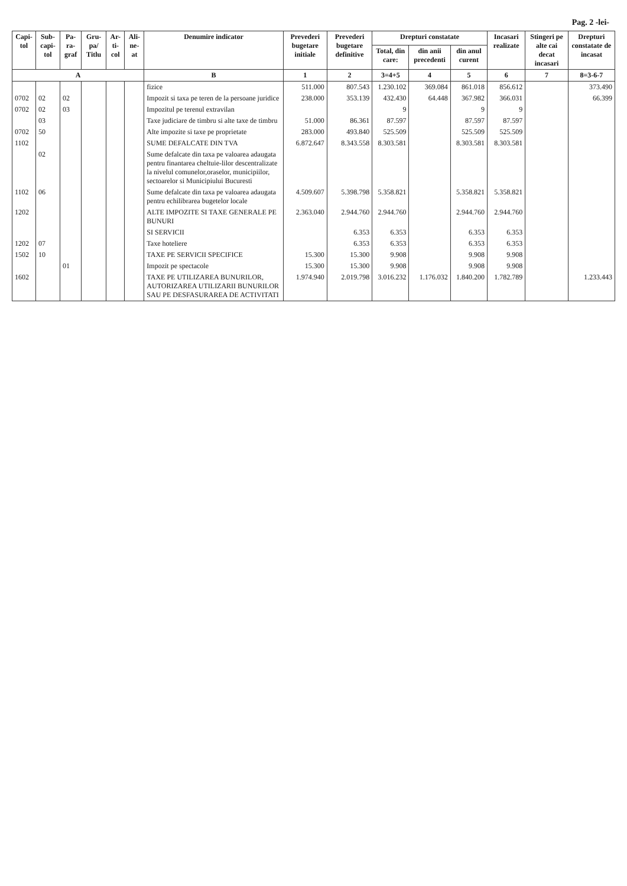Pag. 2 -lei-
| Capi-tol | Sub-capi-tol | Pa-ra-graf | Gru-pa/ Titlu | Ar-ti-col | Ali-ne-at | Denumire indicator | Prevederi bugetare initiale | Prevederi bugetare definitive | Drepturi constatate | | | Incasari realizate | Stingeri pe alte cai decat incasari | Drepturi constatate de incasat |
| --- | --- | --- | --- | --- | --- | --- | --- | --- | --- | --- | --- | --- | --- | --- |
| | | | | | | | | | Total, din care: | din anii precedenti | din anul curent | | | |
| A | | | | | | B | 1 | 2 | 3=4+5 | 4 | 5 | 6 | 7 | 8=3-6-7 |
| | | | | | | fizice | 511.000 | 807.543 | 1.230.102 | 369.084 | 861.018 | 856.612 | | 373.490 |
| 0702 | 02 | 02 | | | | Impozit si taxa pe teren de la persoane juridice | 238.000 | 353.139 | 432.430 | 64.448 | 367.982 | 366.031 | | 66.399 |
| 0702 | 02 | 03 | | | | Impozitul pe terenul extravilan | | | 9 | | 9 | 9 | | |
| | 03 | | | | | Taxe judiciare de timbru si alte taxe de timbru | 51.000 | 86.361 | 87.597 | | 87.597 | 87.597 | | |
| 0702 | 50 | | | | | Alte impozite si taxe pe proprietate | 283.000 | 493.840 | 525.509 | | 525.509 | 525.509 | | |
| 1102 | | | | | | SUME DEFALCATE DIN TVA | 6.872.647 | 8.343.558 | 8.303.581 | | 8.303.581 | 8.303.581 | | |
| | 02 | | | | | Sume defalcate din taxa pe valoarea adaugata pentru finantarea cheltuie-lilor descentralizate la nivelul comunelor,oraselor, municipiilor, sectoarelor si Municipiului Bucuresti | | | | | | | | |
| 1102 | 06 | | | | | Sume defalcate din taxa pe valoarea adaugata pentru echilibrarea bugetelor locale | 4.509.607 | 5.398.798 | 5.358.821 | | 5.358.821 | 5.358.821 | | |
| 1202 | | | | | | ALTE IMPOZITE SI TAXE GENERALE PE BUNURI | 2.363.040 | 2.944.760 | 2.944.760 | | 2.944.760 | 2.944.760 | | |
| | | | | | | SI SERVICII | | 6.353 | 6.353 | | 6.353 | 6.353 | | |
| 1202 | 07 | | | | | Taxe hoteliere | | 6.353 | 6.353 | | 6.353 | 6.353 | | |
| 1502 | 10 | | | | | TAXE PE SERVICII SPECIFICE | 15.300 | 15.300 | 9.908 | | 9.908 | 9.908 | | |
| | | 01 | | | | Impozit pe spectacole | 15.300 | 15.300 | 9.908 | | 9.908 | 9.908 | | |
| 1602 | | | | | | TAXE PE UTILIZAREA BUNURILOR, AUTORIZAREA UTILIZARII BUNURILOR SAU PE DESFASURAREA DE ACTIVITATI | 1.974.940 | 2.019.798 | 3.016.232 | 1.176.032 | 1.840.200 | 1.782.789 | | 1.233.443 |